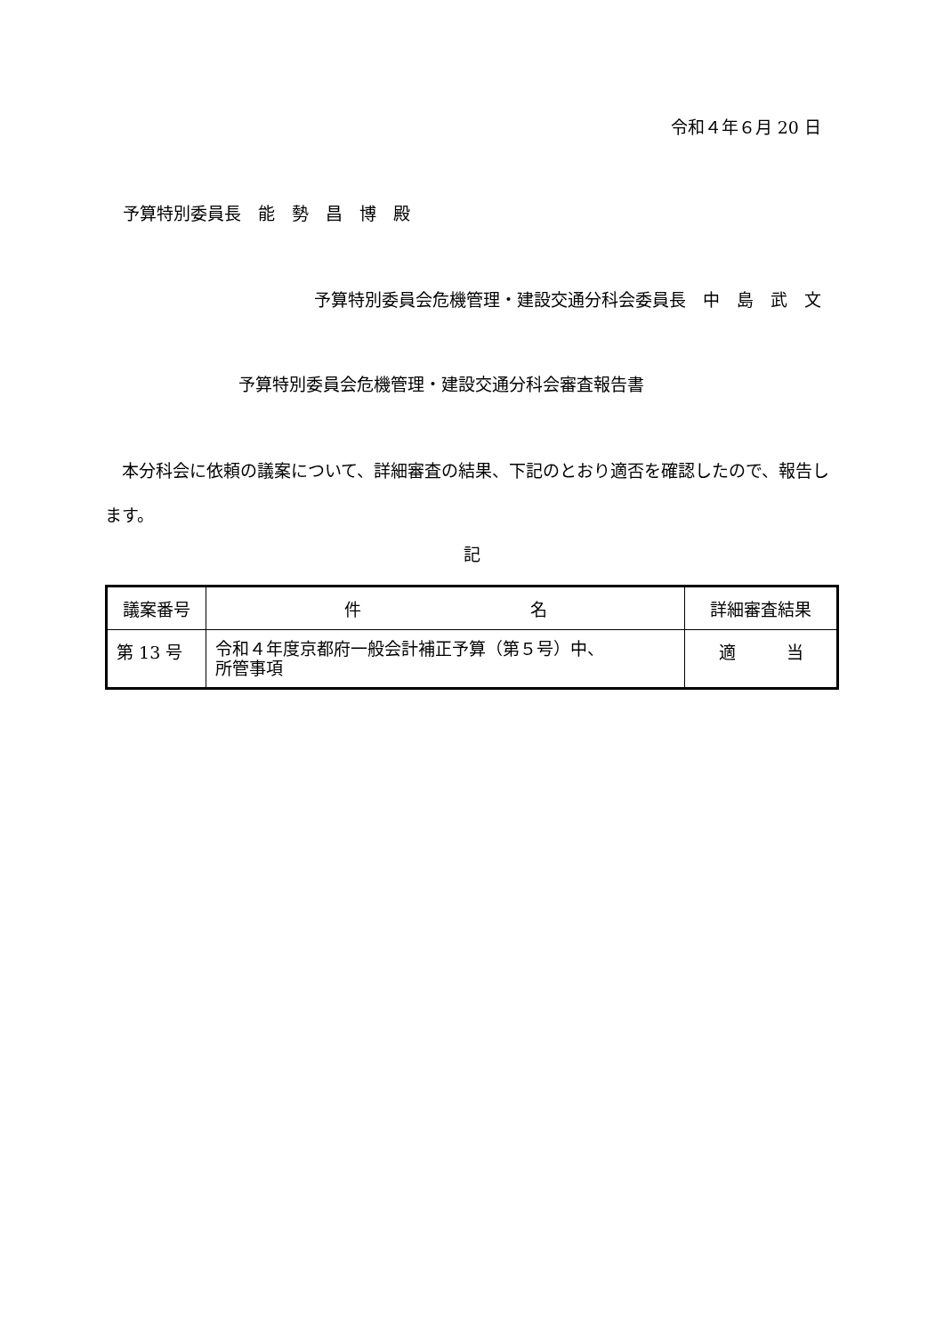令和４年６月 20 日
予算特別委員長　能　勢　昌　博　殿
予算特別委員会危機管理・建設交通分科会委員長　中　島　武　文
予算特別委員会危機管理・建設交通分科会審査報告書
本分科会に依頼の議案について、詳細審査の結果、下記のとおり適否を確認したので、報告します。
記
| 議案番号 | 件 名 | 詳細審査結果 |
| --- | --- | --- |
| 第 13 号 | 令和４年度京都府一般会計補正予算（第５号）中、 所管事項 | 適 当 |